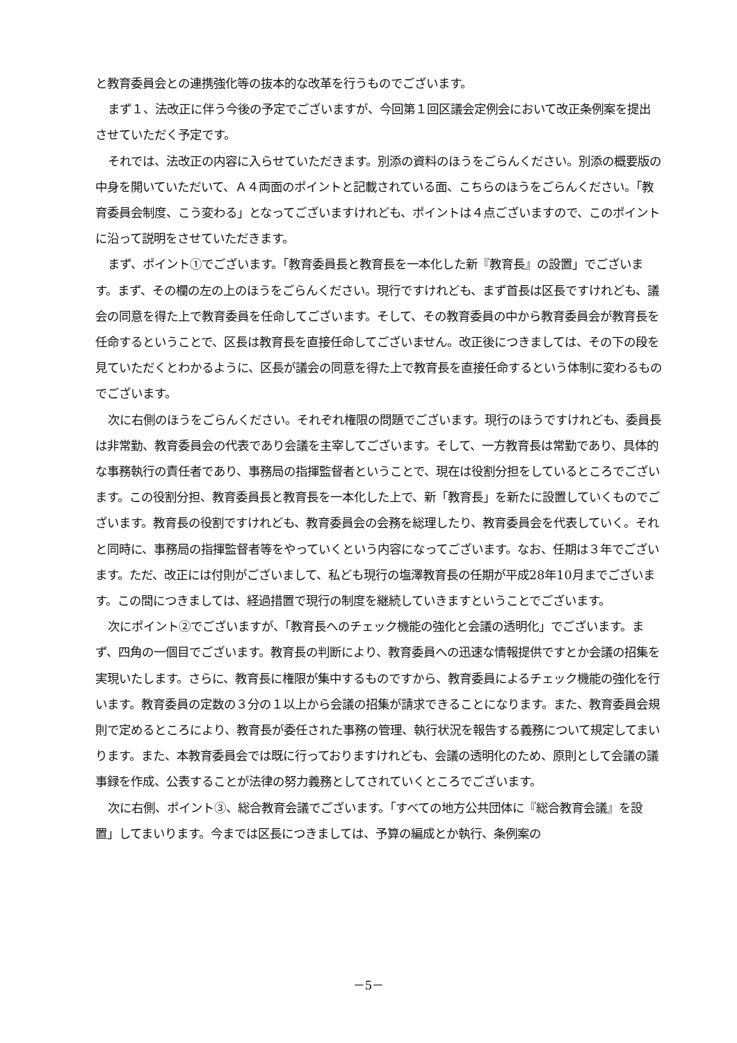と教育委員会との連携強化等の抜本的な改革を行うものでございます。
まず１、法改正に伴う今後の予定でございますが、今回第１回区議会定例会において改正条例案を提出させていただく予定です。
それでは、法改正の内容に入らせていただきます。別添の資料のほうをごらんください。別添の概要版の中身を開いていただいて、Ａ４両面のポイントと記載されている面、こちらのほうをごらんください。「教育委員会制度、こう変わる」となってございますけれども、ポイントは４点ございますので、このポイントに沿って説明をさせていただきます。
まず、ポイント①でございます。「教育委員長と教育長を一本化した新『教育長』の設置」でございます。まず、その欄の左の上のほうをごらんください。現行ですけれども、まず首長は区長ですけれども、議会の同意を得た上で教育委員を任命してございます。そして、その教育委員の中から教育委員会が教育長を任命するということで、区長は教育長を直接任命してございません。改正後につきましては、その下の段を見ていただくとわかるように、区長が議会の同意を得た上で教育長を直接任命するという体制に変わるものでございます。
次に右側のほうをごらんください。それぞれ権限の問題でございます。現行のほうですけれども、委員長は非常勤、教育委員会の代表であり会議を主宰してございます。そして、一方教育長は常勤であり、具体的な事務執行の責任者であり、事務局の指揮監督者ということで、現在は役割分担をしているところでございます。この役割分担、教育委員長と教育長を一本化した上で、新「教育長」を新たに設置していくものでございます。教育長の役割ですけれども、教育委員会の会務を総理したり、教育委員会を代表していく。それと同時に、事務局の指揮監督者等をやっていくという内容になってございます。なお、任期は３年でございます。ただ、改正には付則がございまして、私ども現行の塩澤教育長の任期が平成28年10月までございます。この間につきましては、経過措置で現行の制度を継続していきますということでございます。
次にポイント②でございますが、「教育長へのチェック機能の強化と会議の透明化」でございます。まず、四角の一個目でございます。教育長の判断により、教育委員への迅速な情報提供ですとか会議の招集を実現いたします。さらに、教育長に権限が集中するものですから、教育委員によるチェック機能の強化を行います。教育委員の定数の３分の１以上から会議の招集が請求できることになります。また、教育委員会規則で定めるところにより、教育長が委任された事務の管理、執行状況を報告する義務について規定してまいります。また、本教育委員会では既に行っておりますけれども、会議の透明化のため、原則として会議の議事録を作成、公表することが法律の努力義務としてされていくところでございます。
次に右側、ポイント③、総合教育会議でございます。「すべての地方公共団体に『総合教育会議』を設置」してまいります。今までは区長につきましては、予算の編成とか執行、条例案の
－5－